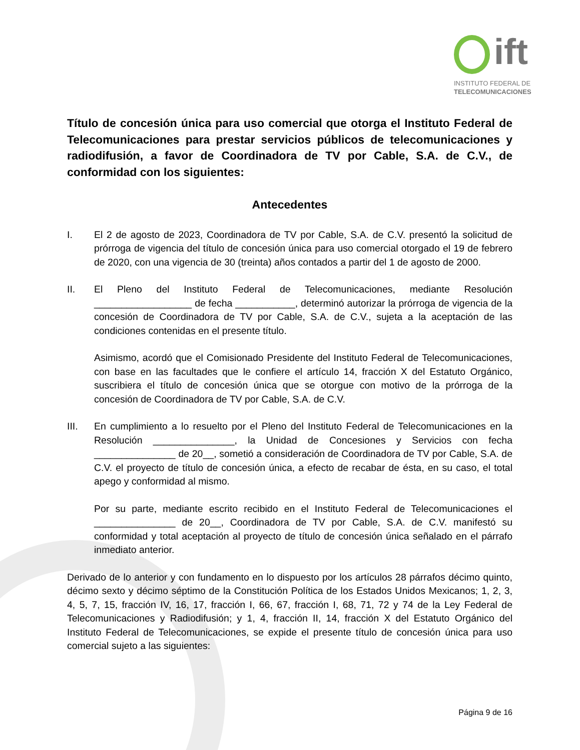ift
INSTITUTO FEDERAL DE
TELECOMUNICACIONES
Título de concesión única para uso comercial que otorga el Instituto Federal de Telecomunicaciones para prestar servicios públicos de telecomunicaciones y radiodifusión, a favor de Coordinadora de TV por Cable, S.A. de C.V., de conformidad con los siguientes:
Antecedentes
I. El 2 de agosto de 2023, Coordinadora de TV por Cable, S.A. de C.V. presentó la solicitud de prórroga de vigencia del título de concesión única para uso comercial otorgado el 19 de febrero de 2020, con una vigencia de 30 (treinta) años contados a partir del 1 de agosto de 2000.
II. El Pleno del Instituto Federal de Telecomunicaciones, mediante Resolución __________________ de fecha ___________, determinó autorizar la prórroga de vigencia de la concesión de Coordinadora de TV por Cable, S.A. de C.V., sujeta a la aceptación de las condiciones contenidas en el presente título.
Asimismo, acordó que el Comisionado Presidente del Instituto Federal de Telecomunicaciones, con base en las facultades que le confiere el artículo 14, fracción X del Estatuto Orgánico, suscribiera el título de concesión única que se otorgue con motivo de la prórroga de la concesión de Coordinadora de TV por Cable, S.A. de C.V.
III. En cumplimiento a lo resuelto por el Pleno del Instituto Federal de Telecomunicaciones en la Resolución _______________, la Unidad de Concesiones y Servicios con fecha _______________ de 20__, sometió a consideración de Coordinadora de TV por Cable, S.A. de C.V. el proyecto de título de concesión única, a efecto de recabar de ésta, en su caso, el total apego y conformidad al mismo.
Por su parte, mediante escrito recibido en el Instituto Federal de Telecomunicaciones el _______________ de 20__, Coordinadora de TV por Cable, S.A. de C.V. manifestó su conformidad y total aceptación al proyecto de título de concesión única señalado en el párrafo inmediato anterior.
Derivado de lo anterior y con fundamento en lo dispuesto por los artículos 28 párrafos décimo quinto, décimo sexto y décimo séptimo de la Constitución Política de los Estados Unidos Mexicanos; 1, 2, 3, 4, 5, 7, 15, fracción IV, 16, 17, fracción I, 66, 67, fracción I, 68, 71, 72 y 74 de la Ley Federal de Telecomunicaciones y Radiodifusión; y 1, 4, fracción II, 14, fracción X del Estatuto Orgánico del Instituto Federal de Telecomunicaciones, se expide el presente título de concesión única para uso comercial sujeto a las siguientes:
Página 9 de 16